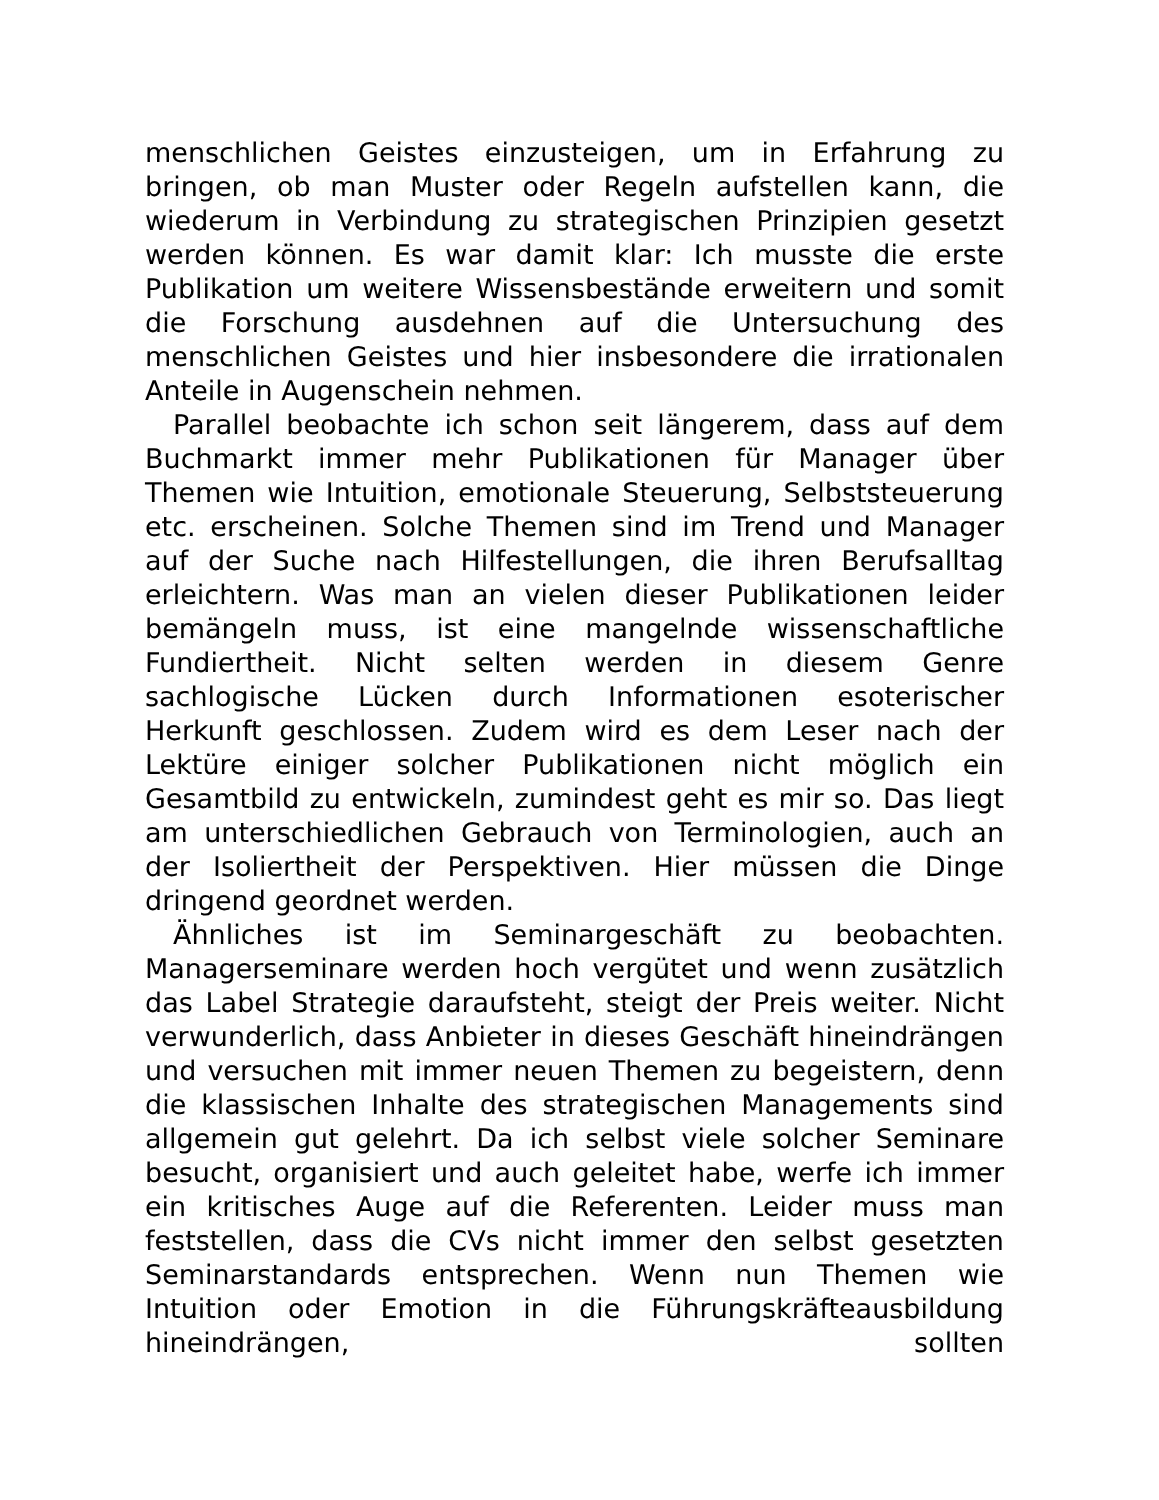menschlichen Geistes einzusteigen, um in Erfahrung zu bringen, ob man Muster oder Regeln aufstellen kann, die wiederum in Verbindung zu strategischen Prinzipien gesetzt werden können. Es war damit klar: Ich musste die erste Publikation um weitere Wissensbestände erweitern und somit die Forschung ausdehnen auf die Untersuchung des menschlichen Geistes und hier insbesondere die irrationalen Anteile in Augenschein nehmen.
Parallel beobachte ich schon seit längerem, dass auf dem Buchmarkt immer mehr Publikationen für Manager über Themen wie Intuition, emotionale Steuerung, Selbststeuerung etc. erscheinen. Solche Themen sind im Trend und Manager auf der Suche nach Hilfestellungen, die ihren Berufsalltag erleichtern. Was man an vielen dieser Publikationen leider bemängeln muss, ist eine mangelnde wissenschaftliche Fundiertheit. Nicht selten werden in diesem Genre sachlogische Lücken durch Informationen esoterischer Herkunft geschlossen. Zudem wird es dem Leser nach der Lektüre einiger solcher Publikationen nicht möglich ein Gesamtbild zu entwickeln, zumindest geht es mir so. Das liegt am unterschiedlichen Gebrauch von Terminologien, auch an der Isoliertheit der Perspektiven. Hier müssen die Dinge dringend geordnet werden.
Ähnliches ist im Seminargeschäft zu beobachten. Managerseminare werden hoch vergütet und wenn zusätzlich das Label Strategie daraufsteht, steigt der Preis weiter. Nicht verwunderlich, dass Anbieter in dieses Geschäft hineindrängen und versuchen mit immer neuen Themen zu begeistern, denn die klassischen Inhalte des strategischen Managements sind allgemein gut gelehrt. Da ich selbst viele solcher Seminare besucht, organisiert und auch geleitet habe, werfe ich immer ein kritisches Auge auf die Referenten. Leider muss man feststellen, dass die CVs nicht immer den selbst gesetzten Seminarstandards entsprechen. Wenn nun Themen wie Intuition oder Emotion in die Führungskräfteausbildung hineindrängen, sollten